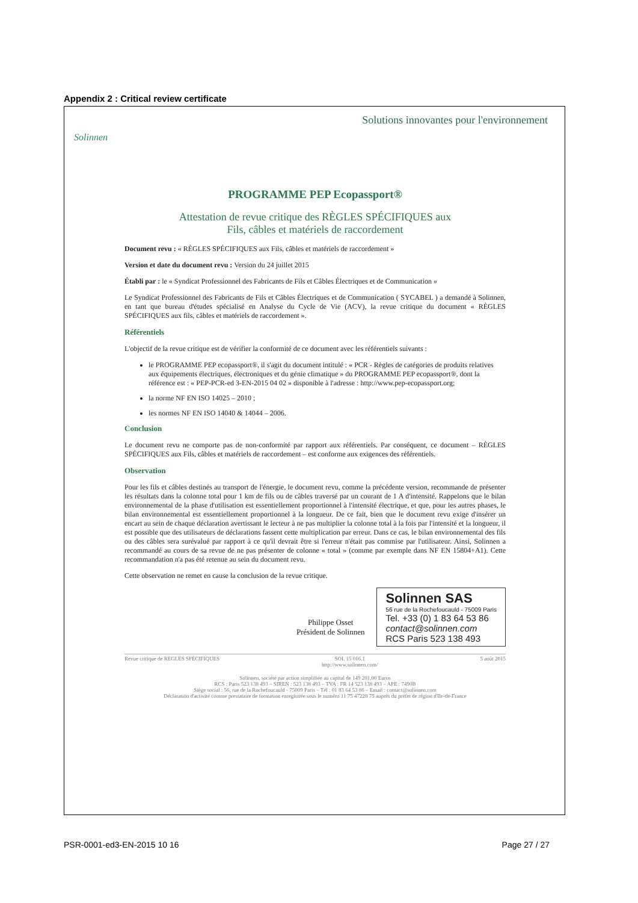Appendix 2 : Critical review certificate
Solinnen
Solutions innovantes pour l'environnement
PROGRAMME PEP Ecopassport®
Attestation de revue critique des RÈGLES SPÉCIFIQUES aux
Fils, câbles et matériels de raccordement
Document revu : « RÈGLES SPÉCIFIQUES aux Fils, câbles et matériels de raccordement »
Version et date du document revu : Version du 24 juillet 2015
Établi par : le « Syndicat Professionnel des Fabricants de Fils et Câbles Électriques et de Communication »
Le Syndicat Professionnel des Fabricants de Fils et Câbles Électriques et de Communication ( SYCABEL ) a demandé à Solinnen, en tant que bureau d'études spécialisé en Analyse du Cycle de Vie (ACV), la revue critique du document « RÈGLES SPÉCIFIQUES aux fils, câbles et matériels de raccordement ».
Référentiels
L'objectif de la revue critique est de vérifier la conformité de ce document avec les référentiels suivants :
le PROGRAMME PEP ecopassport®, il s'agit du document intitulé : « PCR - Règles de catégories de produits relatives aux équipements électriques, électroniques et du génie climatique » du PROGRAMME PEP ecopassport®, dont la référence est : « PEP-PCR-ed 3-EN-2015 04 02 » disponible à l'adresse : http://www.pep-ecopassport.org;
la norme NF EN ISO 14025 – 2010 ;
les normes NF EN ISO 14040 & 14044 – 2006.
Conclusion
Le document revu ne comporte pas de non-conformité par rapport aux référentiels. Par conséquent, ce document – RÈGLES SPÉCIFIQUES aux Fils, câbles et matériels de raccordement – est conforme aux exigences des référentiels.
Observation
Pour les fils et câbles destinés au transport de l'énergie, le document revu, comme la précédente version, recommande de présenter les résultats dans la colonne total pour 1 km de fils ou de câbles traversé par un courant de 1 A d'intensité. Rappelons que le bilan environnemental de la phase d'utilisation est essentiellement proportionnel à l'intensité électrique, et que, pour les autres phases, le bilan environnemental est essentiellement proportionnel à la longueur. De ce fait, bien que le document revu exige d'insérer un encart au sein de chaque déclaration avertissant le lecteur à ne pas multiplier la colonne total à la fois par l'intensité et la longueur, il est possible que des utilisateurs de déclarations fassent cette multiplication par erreur. Dans ce cas, le bilan environnemental des fils ou des câbles sera surévalué par rapport à ce qu'il devrait être si l'erreur n'était pas commise par l'utilisateur. Ainsi, Solinnen a recommandé au cours de sa revue de ne pas présenter de colonne « total » (comme par exemple dans NF EN 15804+A1). Cette recommandation n'a pas été retenue au sein du document revu.
Cette observation ne remet en cause la conclusion de la revue critique.
Philippe Osset
Président de Solinnen
Solinnen SAS
56 rue de la Rochefoucauld - 75009 Paris
Tel. +33 (0) 1 83 64 53 86
contact@solinnen.com
RCS Paris 523 138 493
Revue critique de RÈGLES SPÉCIFIQUES SOL 15 016.1
http://www.solinnen.com/ 5 août 2015
Solinnen, société par action simplifiée au capital de 149 201,00 Euros
RCS : Paris 523 138 493 – SIREN : 523 138 493 – TVA : FR 14 523 138 493 – APE : 7490B
Siège social : 56, rue de la Rochefoucauld - 75009 Paris – Tél : 01 83 64 53 86 – Email : contact@solinnen.com
Déclaration d'activité comme prestataire de formation enregistrée sous le numéro 11 75 47228 75 auprès du préfet de région d'Ile-de-France
PSR-0001-ed3-EN-2015 10 16 Page 27 / 27